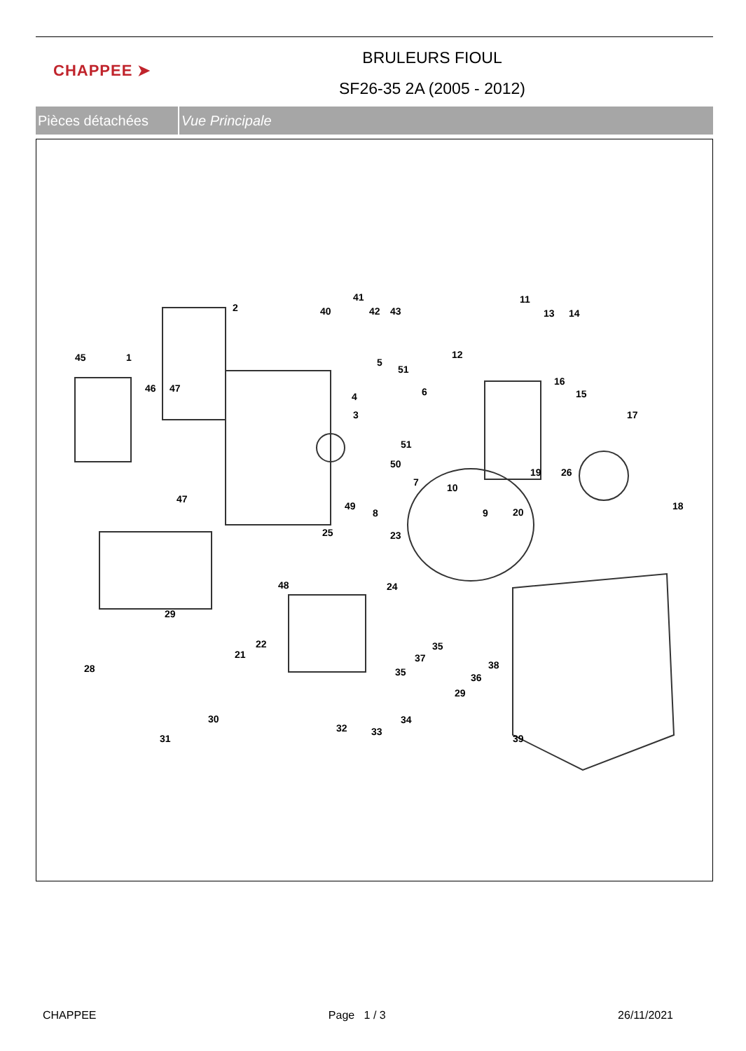CHAPPEE ➤
BRULEURS FIOUL
SF26-35 2A (2005 - 2012)
Pièces détachées Vue Principale
2
41
40
42
43
45
1
46
47
47
5
51
4
6
3
51
50
7
49
8
10
9
11
12
13
14
16
15
17
19
26
20
18
25
23
24
48
29
22
21
28
35
37
35
38
36
29
30
31
32
33
34
39
CHAPPEE Page 1 / 3 26/11/2021